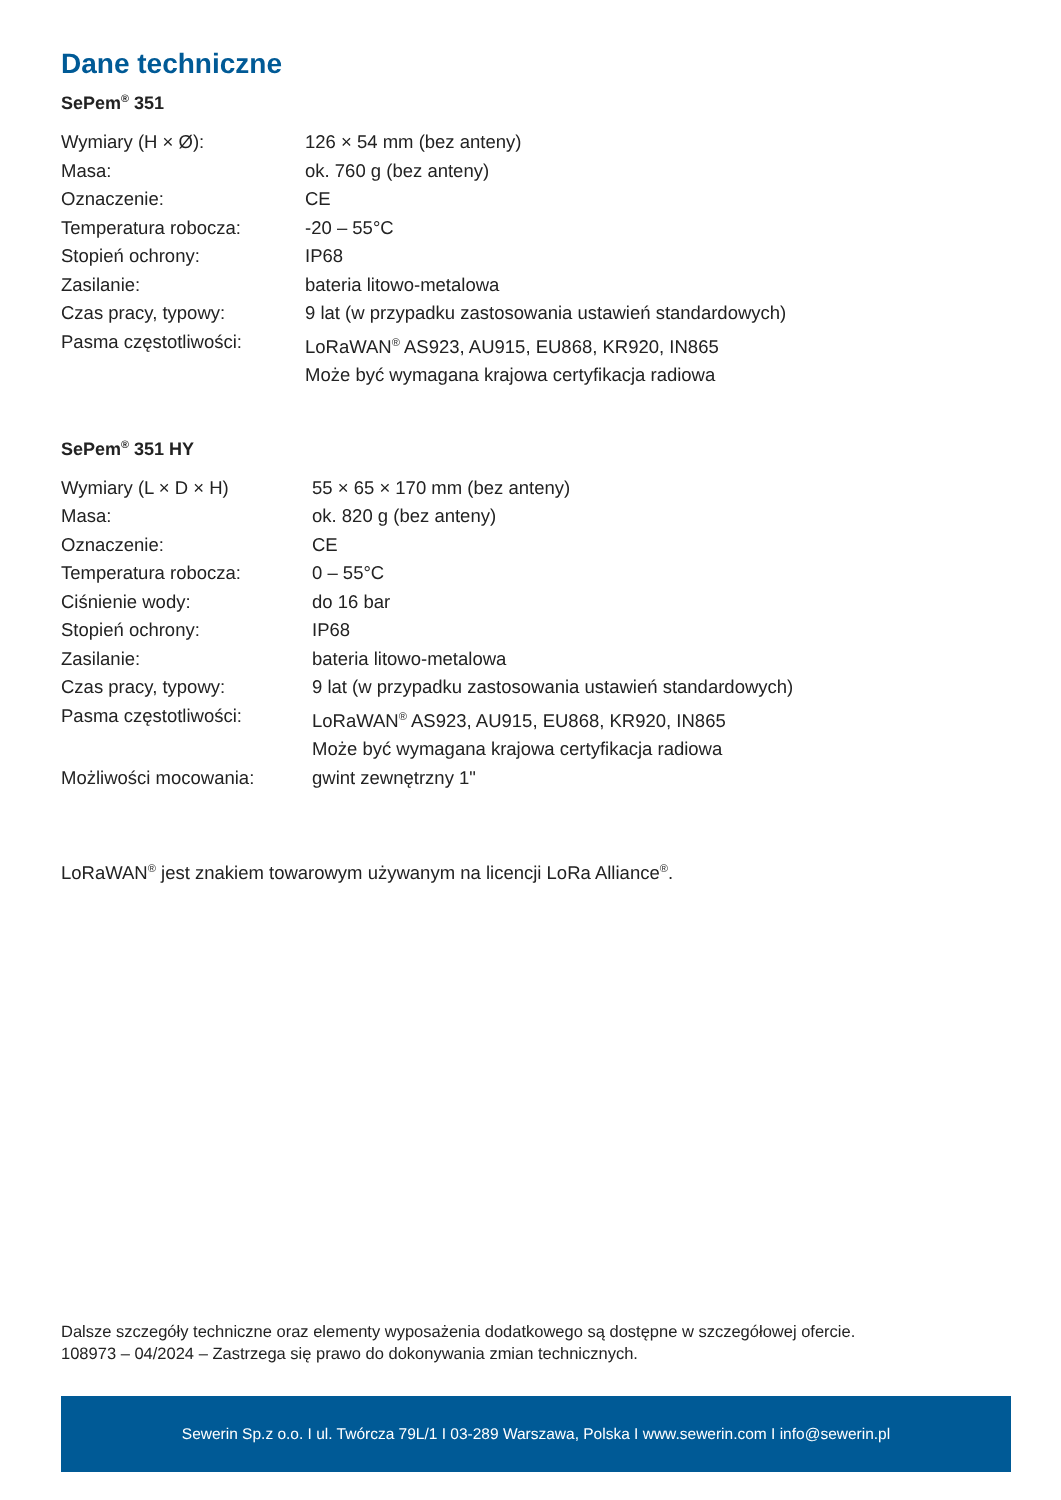Dane techniczne
SePem<sup>®</sup> 351
| Wymiary (H × Ø): | 126 × 54 mm (bez anteny) |
| Masa: | ok. 760 g (bez anteny) |
| Oznaczenie: | CE |
| Temperatura robocza: | -20 – 55°C |
| Stopień ochrony: | IP68 |
| Zasilanie: | bateria litowo-metalowa |
| Czas pracy, typowy: | 9 lat (w przypadku zastosowania ustawień standardowych) |
| Pasma częstotliwości: | LoRaWAN<sup>®</sup> AS923, AU915, EU868, KR920, IN865 Może być wymagana krajowa certyfikacja radiowa |
SePem<sup>®</sup> 351 HY
| Wymiary (L × D × H) | 55 × 65 × 170 mm (bez anteny) |
| Masa: | ok. 820 g (bez anteny) |
| Oznaczenie: | CE |
| Temperatura robocza: | 0 – 55°C |
| Ciśnienie wody: | do 16 bar |
| Stopień ochrony: | IP68 |
| Zasilanie: | bateria litowo-metalowa |
| Czas pracy, typowy: | 9 lat (w przypadku zastosowania ustawień standardowych) |
| Pasma częstotliwości: | LoRaWAN<sup>®</sup> AS923, AU915, EU868, KR920, IN865 Może być wymagana krajowa certyfikacja radiowa |
| Możliwości mocowania: | gwint zewnętrzny 1" |
LoRaWAN<sup>®</sup> jest znakiem towarowym używanym na licencji LoRa Alliance<sup>®</sup>.
Dalsze szczegóły techniczne oraz elementy wyposażenia dodatkowego są dostępne w szczegółowej ofercie.
108973 – 04/2024 – Zastrzega się prawo do dokonywania zmian technicznych.
Sewerin Sp.z o.o. I ul. Twórcza 79L/1 I 03-289 Warszawa, Polska I www.sewerin.com I info@sewerin.pl